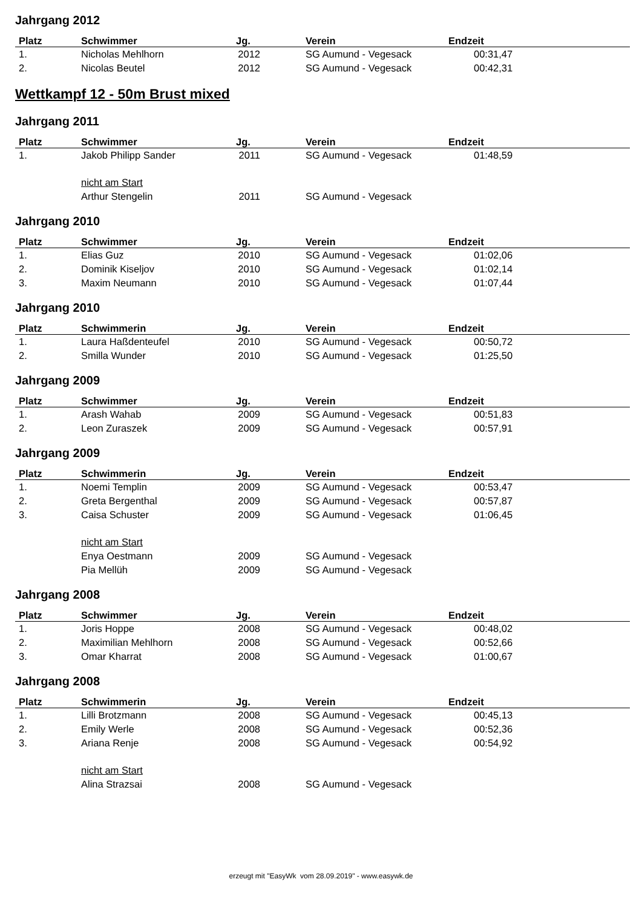Jahrgang 2012
| Platz | Schwimmer | Jg. | Verein | Endzeit |
| --- | --- | --- | --- | --- |
| 1. | Nicholas Mehlhorn | 2012 | SG Aumund - Vegesack | 00:31,47 |
| 2. | Nicolas Beutel | 2012 | SG Aumund - Vegesack | 00:42,31 |
Wettkampf 12 - 50m Brust mixed
Jahrgang 2011
| Platz | Schwimmer | Jg. | Verein | Endzeit |
| --- | --- | --- | --- | --- |
| 1. | Jakob Philipp Sander | 2011 | SG Aumund - Vegesack | 01:48,59 |
| | nicht am Start | | | |
| | Arthur Stengelin | 2011 | SG Aumund - Vegesack | |
Jahrgang 2010
| Platz | Schwimmer | Jg. | Verein | Endzeit |
| --- | --- | --- | --- | --- |
| 1. | Elias Guz | 2010 | SG Aumund - Vegesack | 01:02,06 |
| 2. | Dominik Kiseljov | 2010 | SG Aumund - Vegesack | 01:02,14 |
| 3. | Maxim Neumann | 2010 | SG Aumund - Vegesack | 01:07,44 |
Jahrgang 2010
| Platz | Schwimmerin | Jg. | Verein | Endzeit |
| --- | --- | --- | --- | --- |
| 1. | Laura Haßdenteufel | 2010 | SG Aumund - Vegesack | 00:50,72 |
| 2. | Smilla Wunder | 2010 | SG Aumund - Vegesack | 01:25,50 |
Jahrgang 2009
| Platz | Schwimmer | Jg. | Verein | Endzeit |
| --- | --- | --- | --- | --- |
| 1. | Arash Wahab | 2009 | SG Aumund - Vegesack | 00:51,83 |
| 2. | Leon Zuraszek | 2009 | SG Aumund - Vegesack | 00:57,91 |
Jahrgang 2009
| Platz | Schwimmerin | Jg. | Verein | Endzeit |
| --- | --- | --- | --- | --- |
| 1. | Noemi Templin | 2009 | SG Aumund - Vegesack | 00:53,47 |
| 2. | Greta Bergenthal | 2009 | SG Aumund - Vegesack | 00:57,87 |
| 3. | Caisa Schuster | 2009 | SG Aumund - Vegesack | 01:06,45 |
| | nicht am Start | | | |
| | Enya Oestmann | 2009 | SG Aumund - Vegesack | |
| | Pia Mellüh | 2009 | SG Aumund - Vegesack | |
Jahrgang 2008
| Platz | Schwimmer | Jg. | Verein | Endzeit |
| --- | --- | --- | --- | --- |
| 1. | Joris Hoppe | 2008 | SG Aumund - Vegesack | 00:48,02 |
| 2. | Maximilian Mehlhorn | 2008 | SG Aumund - Vegesack | 00:52,66 |
| 3. | Omar Kharrat | 2008 | SG Aumund - Vegesack | 01:00,67 |
Jahrgang 2008
| Platz | Schwimmerin | Jg. | Verein | Endzeit |
| --- | --- | --- | --- | --- |
| 1. | Lilli Brotzmann | 2008 | SG Aumund - Vegesack | 00:45,13 |
| 2. | Emily Werle | 2008 | SG Aumund - Vegesack | 00:52,36 |
| 3. | Ariana Renje | 2008 | SG Aumund - Vegesack | 00:54,92 |
| | nicht am Start | | | |
| | Alina Strazsai | 2008 | SG Aumund - Vegesack | |
erzeugt mit "EasyWk vom 28.09.2019" - www.easywk.de